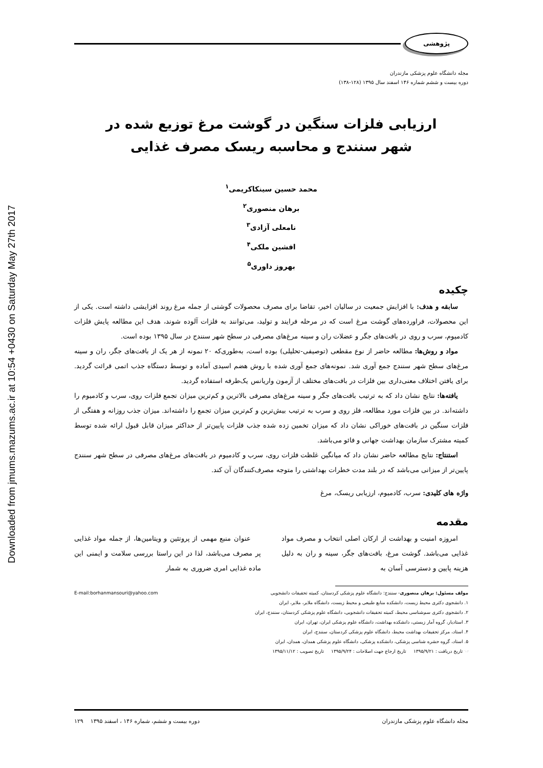Downloaded from jmums.mazums.ac.ir at 10:54 +0430 on Saturday May 27th 2017
پژوهشی
مجله دانشگاه علوم پزشکی مازندران
دوره بیست و ششم شماره ۱۴۶ اسفند سال ۱۳۹۵ (۱۲۸-۱۳۸)
ارزیابی فلزات سنگین در گوشت مرغ توزیع شده در
شهر سنندج و محاسبه ریسک مصرف غذایی
محمد حسین سینکاکریمی<sup>۱</sup>
برهان منصوری<sup>۲</sup>
نامعلی آزادی<sup>۳</sup>
افشین ملکی<sup>۴</sup>
بهروز داوری<sup>۵</sup>
چکیده
سابقه و هدف: با افزایش جمعیت در سالیان اخیر، تقاضا برای مصرف محصولات گوشتی از جمله مرغ روند افزایشی داشته است. یکی از این محصولات، فراورده‌های گوشت مرغ است که در مرحله فرایند و تولید، می‌توانند به فلزات آلوده شوند، هدف این مطالعه پایش فلزات کادمیوم، سرب و روی در بافت‌های جگر و عضلات ران و سینه مرغ‌های مصرفی در سطح شهر سنندج در سال ۱۳۹۵ بوده است.
مواد و روش‌ها: مطالعه حاضر از نوع مقطعی (توصیفی-تحلیلی) بوده است، به‌طوری‌که ۲۰ نمونه از هر یک از بافت‌های جگر، ران و سینه مرغ‌های سطح شهر سنندج جمع آوری شد. نمونه‌های جمع آوری شده با روش هضم اسیدی آماده و توسط دستگاه جذب اتمی قرائت گردید. برای یافتن اختلاف معنی‌داری بین فلزات در بافت‌های مختلف از آزمون واریانس یک‌طرفه استفاده گردید.
یافته‌ها: نتایج نشان داد که به ترتیب بافت‌های جگر و سینه مرغ‌های مصرفی بالاترین و کم‌ترین میزان تجمع فلزات روی، سرب و کادمیوم را داشته‌اند. در بین فلزات مورد مطالعه، فلز روی و سرب به ترتیب بیش‌ترین و کم‌ترین میزان تجمع را داشته‌اند. میزان جذب روزانه و هفتگی از فلزات سنگین در بافت‌های خوراکی نشان داد که میزان تخمین زده شده جذب فلزات پایین‌تر از حداکثر میزان قابل قبول ارائه شده توسط کمیته مشترک سازمان بهداشت جهانی و فائو می‌باشد.
استنتاج: نتایج مطالعه حاضر نشان داد که میانگین غلظت فلزات روی، سرب و کادمیوم در بافت‌های مرغ‌های مصرفی در سطح شهر سنندج پایین‌تر از میزانی می‌باشد که در بلند مدت خطرات بهداشتی را متوجه مصرف‌کنندگان آن کند.
واژه های کلیدی: سرب، کادمیوم، ارزیابی ریسک، مرغ
مقدمه
امروزه امنیت و بهداشت از ارکان اصلی انتخاب و مصرف مواد غذایی می‌باشد. گوشت مرغ، بافت‌های جگر، سینه و ران به دلیل هزینه پایین و دسترسی آسان به
عنوان منبع مهمی از پروتئین و ویتامین‌ها، از جمله مواد غذایی پر مصرف می‌باشد، لذا در این راستا بررسی سلامت و ایمنی این ماده غذایی امری ضروری به شمار
مولف مسئول: برهان منصوری- سنندج: دانشگاه علوم پزشکی کردستان، کمیته تحقیقات دانشجویی E-mail:borhanmansouri@yahoo.com
۱. دانشجوی دکتری محیط زیست، دانشکده منابع طبیعی و محیط زیست، دانشگاه ملایر، ملایر، ایران
۲. دانشجوی دکتری سم‌شناسی محیط، کمیته تحقیقات دانشجویی، دانشگاه علوم پزشکی کردستان، سنندج، ایران
۳. استادیار، گروه آمار زیستی، دانشکده بهداشت، دانشگاه علوم پزشکی ایران، تهران، ایران
۴. استاد، مرکز تحقیقات بهداشت محیط، دانشگاه علوم پزشکی کردستان، سنندج، ایران
۵. استاد، گروه حشره شناسی پزشکی، دانشکده پزشکی، دانشگاه علوم پزشکی همدان، همدان، ایران
☜ تاریخ دریافت : ۱۳۹۵/۹/۲۱ تاریخ ارجاع جهت اصلاحات : ۱۳۹۵/۹/۲۴ تاریخ تصویب : ۱۳۹۵/۱۱/۱۲
مجله دانشگاه علوم پزشکی مازندران دوره بیست و ششم، شماره ۱۴۶ ، اسفند ۱۳۹۵ ۱۲۹